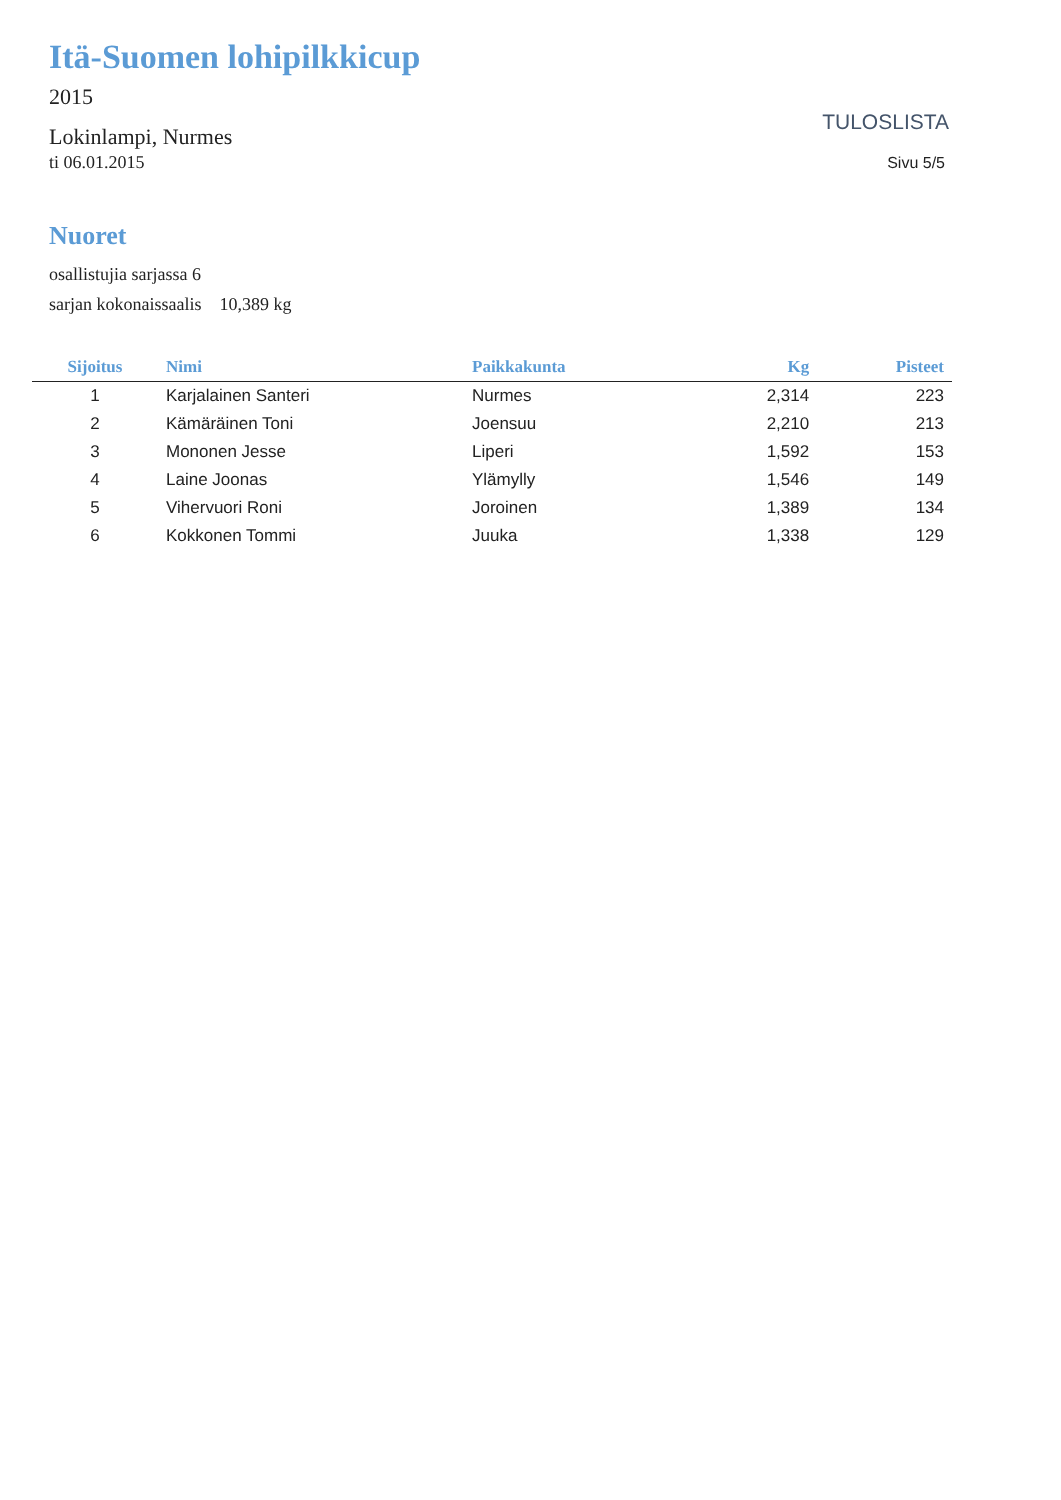Itä-Suomen lohipilkkicup
2015
Lokinlampi, Nurmes
ti 06.01.2015
TULOSLISTA
Sivu 5/5
Nuoret
osallistujia sarjassa 6
sarjan kokonaissaalis 10,389 kg
| Sijoitus | Nimi | Paikkakunta | Kg | Pisteet |
| --- | --- | --- | --- | --- |
| 1 | Karjalainen Santeri | Nurmes | 2,314 | 223 |
| 2 | Kämäräinen Toni | Joensuu | 2,210 | 213 |
| 3 | Mononen Jesse | Liperi | 1,592 | 153 |
| 4 | Laine Joonas | Ylämylly | 1,546 | 149 |
| 5 | Vihervuori Roni | Joroinen | 1,389 | 134 |
| 6 | Kokkonen Tommi | Juuka | 1,338 | 129 |